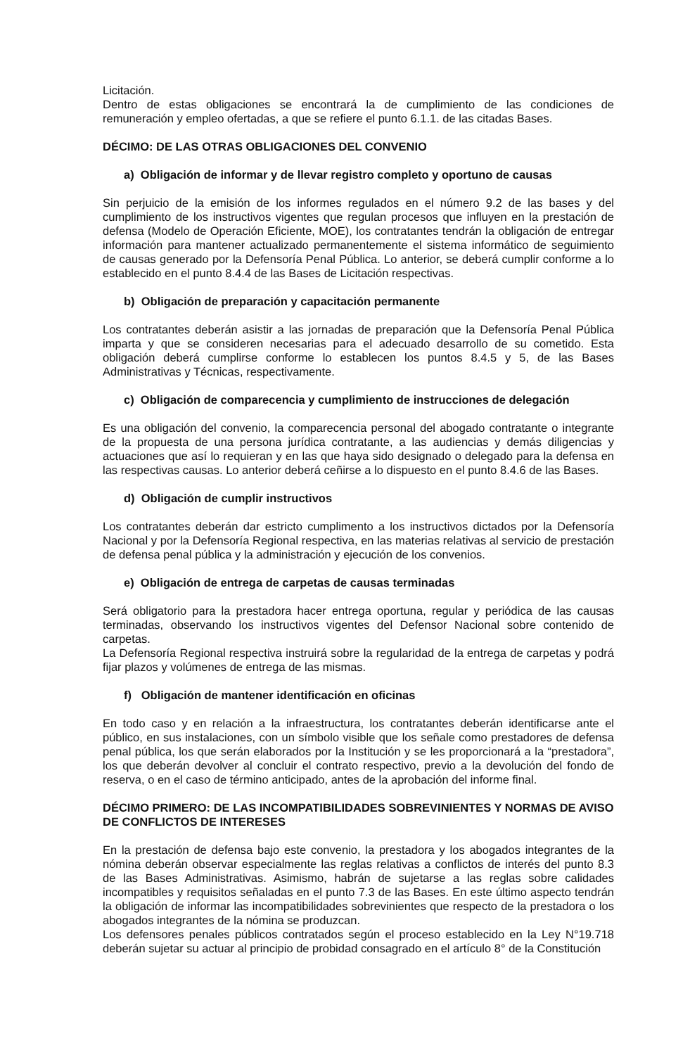Licitación.
Dentro de estas obligaciones se encontrará la de cumplimiento de las condiciones de remuneración y empleo ofertadas, a que se refiere el punto 6.1.1. de las citadas Bases.
DÉCIMO: DE LAS OTRAS OBLIGACIONES DEL CONVENIO
a) Obligación de informar y de llevar registro completo y oportuno de causas
Sin perjuicio de la emisión de los informes regulados en el número 9.2 de las bases y del cumplimiento de los instructivos vigentes que regulan procesos que influyen en la prestación de defensa (Modelo de Operación Eficiente, MOE), los contratantes tendrán la obligación de entregar información para mantener actualizado permanentemente el sistema informático de seguimiento de causas generado por la Defensoría Penal Pública. Lo anterior, se deberá cumplir conforme a lo establecido en el punto 8.4.4 de las Bases de Licitación respectivas.
b) Obligación de preparación y capacitación permanente
Los contratantes deberán asistir a las jornadas de preparación que la Defensoría Penal Pública imparta y que se consideren necesarias para el adecuado desarrollo de su cometido. Esta obligación deberá cumplirse conforme lo establecen los puntos 8.4.5 y 5, de las Bases Administrativas y Técnicas, respectivamente.
c) Obligación de comparecencia y cumplimiento de instrucciones de delegación
Es una obligación del convenio, la comparecencia personal del abogado contratante o integrante de la propuesta de una persona jurídica contratante, a las audiencias y demás diligencias y actuaciones que así lo requieran y en las que haya sido designado o delegado para la defensa en las respectivas causas. Lo anterior deberá ceñirse a lo dispuesto en el punto 8.4.6 de las Bases.
d) Obligación de cumplir instructivos
Los contratantes deberán dar estricto cumplimento a los instructivos dictados por la Defensoría Nacional y por la Defensoría Regional respectiva, en las materias relativas al servicio de prestación de defensa penal pública y la administración y ejecución de los convenios.
e) Obligación de entrega de carpetas de causas terminadas
Será obligatorio para la prestadora hacer entrega oportuna, regular y periódica de las causas terminadas, observando los instructivos vigentes del Defensor Nacional sobre contenido de carpetas.
La Defensoría Regional respectiva instruirá sobre la regularidad de la entrega de carpetas y podrá fijar plazos y volúmenes de entrega de las mismas.
f) Obligación de mantener identificación en oficinas
En todo caso y en relación a la infraestructura, los contratantes deberán identificarse ante el público, en sus instalaciones, con un símbolo visible que los señale como prestadores de defensa penal pública, los que serán elaborados por la Institución y se les proporcionará a la “prestadora”, los que deberán devolver al concluir el contrato respectivo, previo a la devolución del fondo de reserva, o en el caso de término anticipado, antes de la aprobación del informe final.
DÉCIMO PRIMERO: DE LAS INCOMPATIBILIDADES SOBREVINIENTES Y NORMAS DE AVISO DE CONFLICTOS DE INTERESES
En la prestación de defensa bajo este convenio, la prestadora y los abogados integrantes de la nómina deberán observar especialmente las reglas relativas a conflictos de interés del punto 8.3 de las Bases Administrativas. Asimismo, habrán de sujetarse a las reglas sobre calidades incompatibles y requisitos señaladas en el punto 7.3 de las Bases. En este último aspecto tendrán la obligación de informar las incompatibilidades sobrevinientes que respecto de la prestadora o los abogados integrantes de la nómina se produzcan.
Los defensores penales públicos contratados según el proceso establecido en la Ley N°19.718 deberán sujetar su actuar al principio de probidad consagrado en el artículo 8° de la Constitución